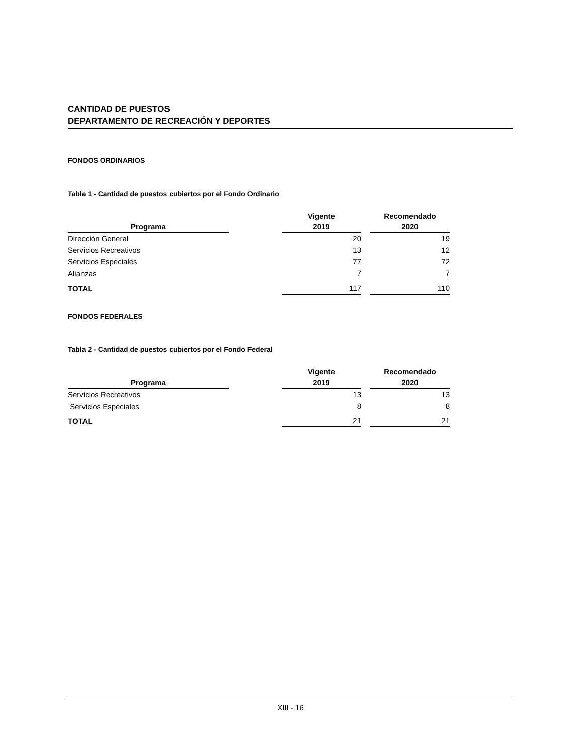CANTIDAD DE PUESTOS
DEPARTAMENTO DE RECREACIÓN Y DEPORTES
FONDOS ORDINARIOS
Tabla 1 - Cantidad de puestos cubiertos por el Fondo Ordinario
| Programa | | Vigente 2019 | | Recomendado 2020 |
| --- | --- | --- | --- | --- |
| Dirección General | | 20 | | 19 |
| Servicios Recreativos | | 13 | | 12 |
| Servicios Especiales | | 77 | | 72 |
| Alianzas | | 7 | | 7 |
| TOTAL | | 117 | | 110 |
FONDOS FEDERALES
Tabla 2 - Cantidad de puestos cubiertos por el Fondo Federal
| Programa | | Vigente 2019 | | Recomendado 2020 |
| --- | --- | --- | --- | --- |
| Servicios Recreativos | | 13 | | 13 |
| Servicios Especiales | | 8 | | 8 |
| TOTAL | | 21 | | 21 |
XIII - 16